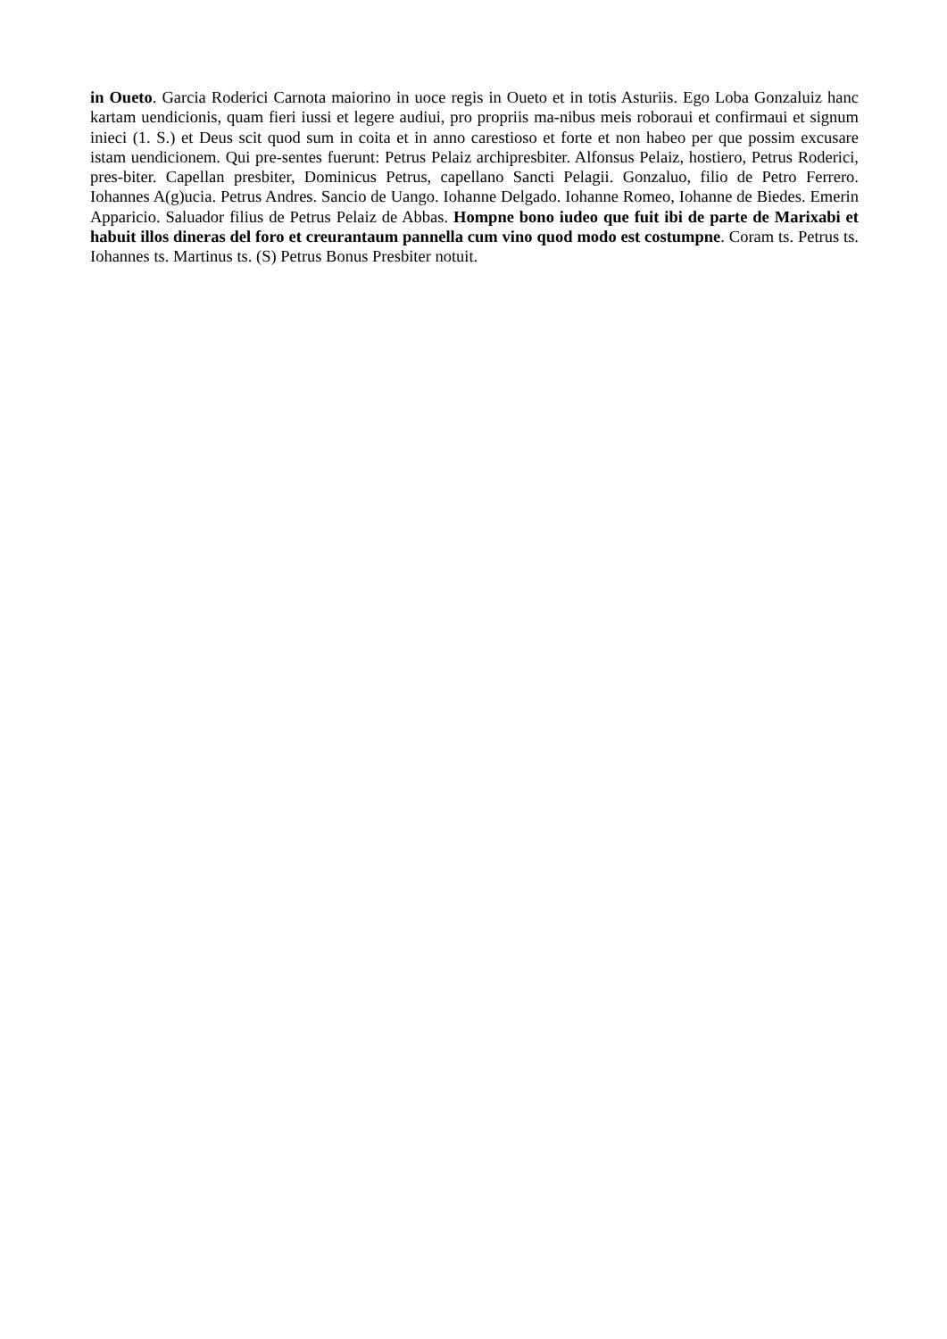in Oueto. Garcia Roderici Carnota maiorino in uoce regis in Oueto et in totis Asturiis. Ego Loba Gonzaluiz hanc kartam uendicionis, quam fieri iussi et legere audiui, pro propriis ma-nibus meis roboraui et confirmaui et signum inieci (1. S.) et Deus scit quod sum in coita et in anno carestioso et forte et non habeo per que possim excusare istam uendicionem. Qui pre-sentes fuerunt: Petrus Pelaiz archipresbiter. Alfonsus Pelaiz, hostiero, Petrus Roderici, pres-biter. Capellan presbiter, Dominicus Petrus, capellano Sancti Pelagii. Gonzaluo, filio de Petro Ferrero. Iohannes A(g)ucia. Petrus Andres. Sancio de Uango. Iohanne Delgado. Iohanne Romeo, Iohanne de Biedes. Emerin Apparicio. Saluador filius de Petrus Pelaiz de Abbas. Hompne bono iudeo que fuit ibi de parte de Marixabi et habuit illos dineras del foro et creurantaum pannella cum vino quod modo est costumpne. Coram ts. Petrus ts. Iohannes ts. Martinus ts. (S) Petrus Bonus Presbiter notuit.